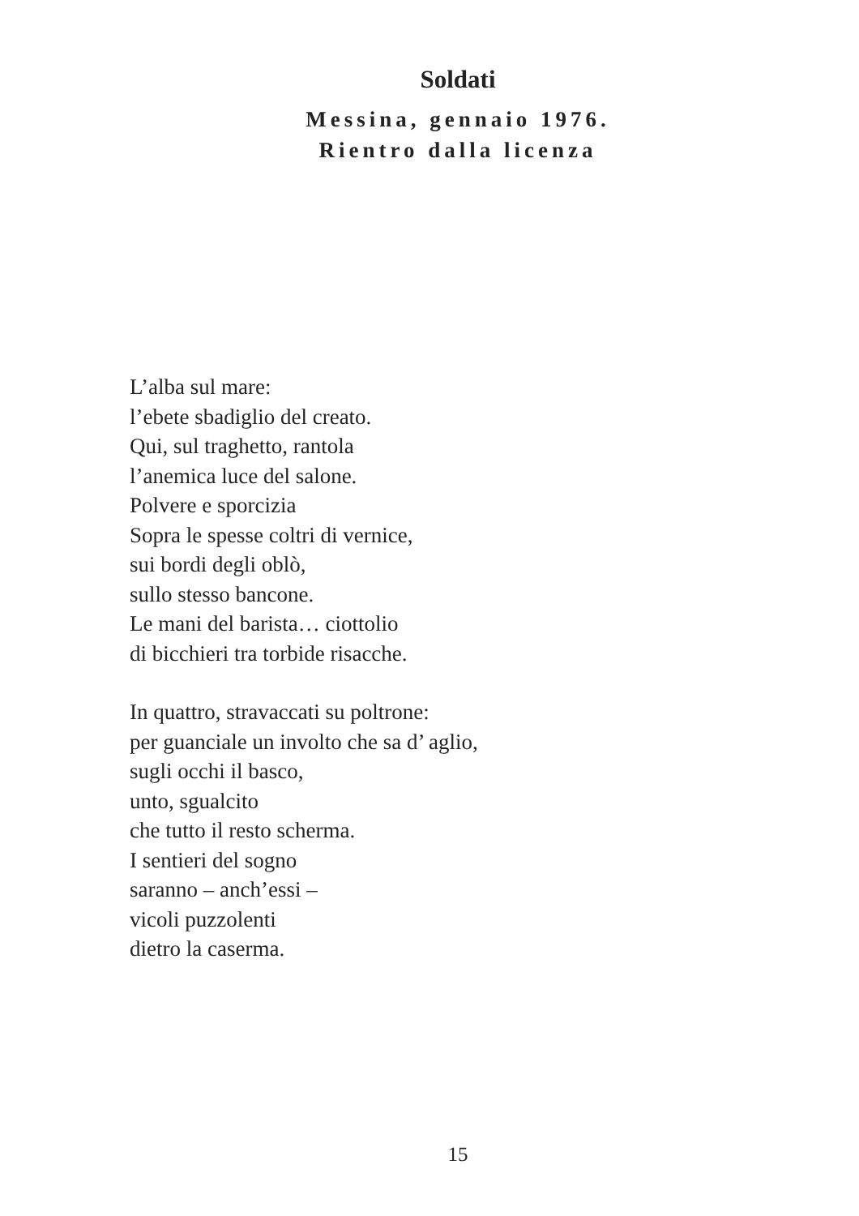Soldati
Messina, gennaio 1976.
Rientro dalla licenza
L’alba sul mare:
l’ebete sbadiglio del creato.
Qui, sul traghetto, rantola
l’anemica luce del salone.
Polvere e sporcizia
Sopra le spesse coltri di vernice,
sui bordi degli oblò,
sullo stesso bancone.
Le mani del barista… ciottolio
di bicchieri tra torbide risacche.
In quattro, stravaccati su poltrone:
per guanciale un involto che sa d’ aglio,
sugli occhi il basco,
unto, sgualcito
che tutto il resto scherma.
I sentieri del sogno
saranno – anch’essi –
vicoli puzzolenti
dietro la caserma.
15